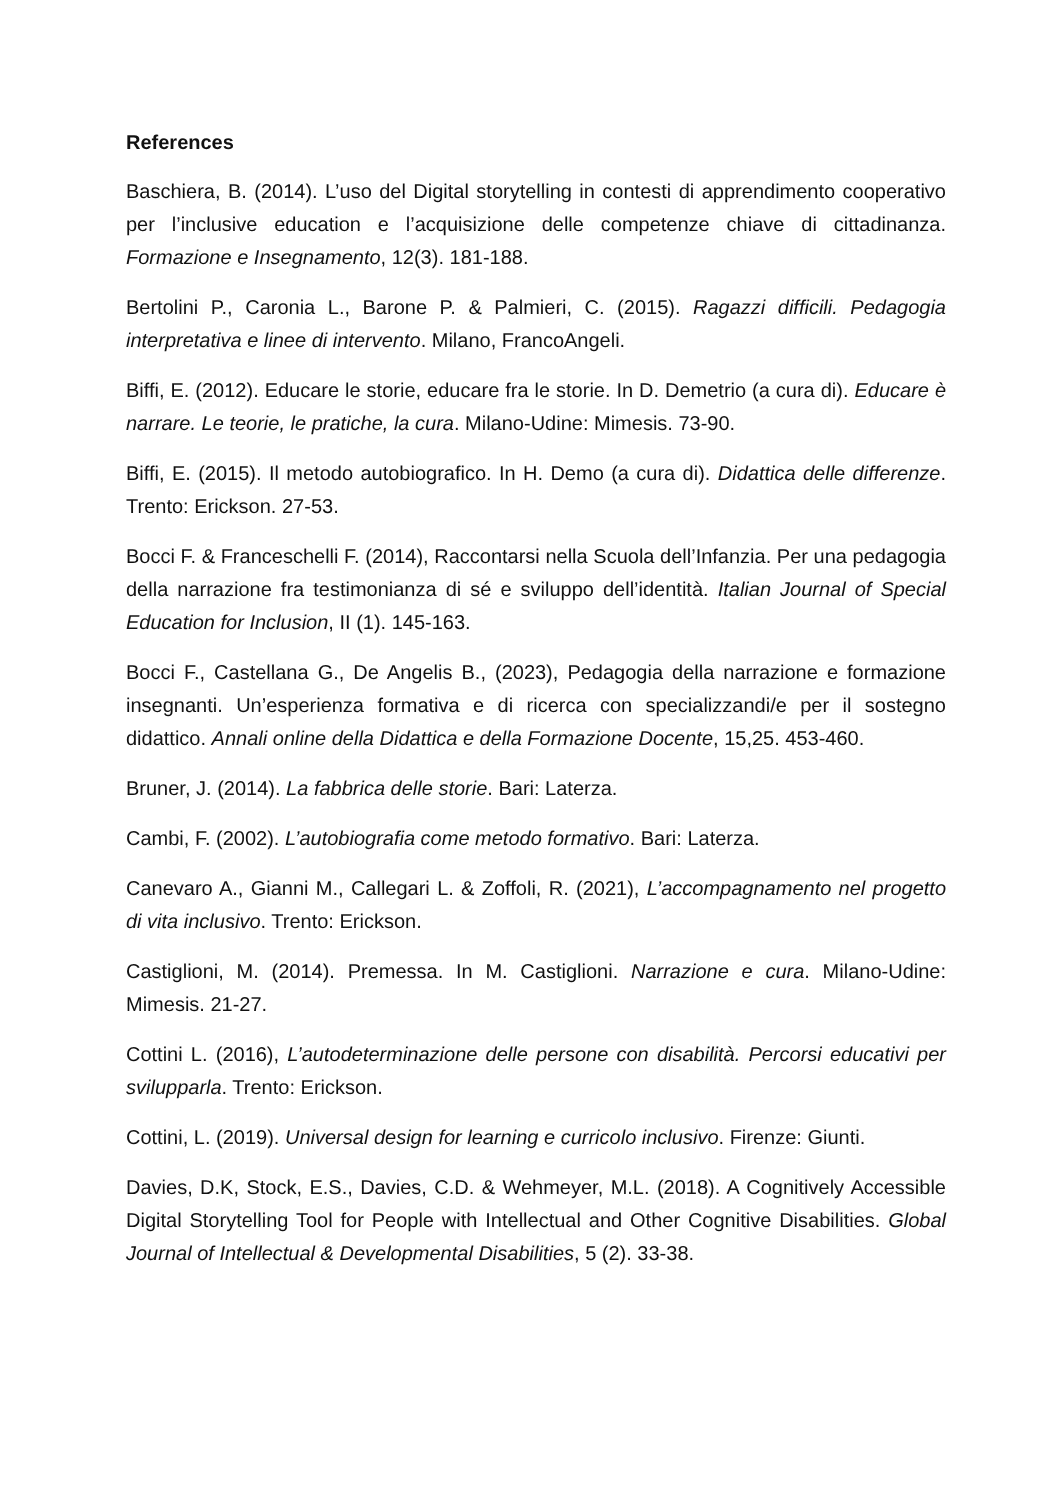References
Baschiera, B. (2014). L’uso del Digital storytelling in contesti di apprendimento cooperativo per l’inclusive education e l’acquisizione delle competenze chiave di cittadinanza. Formazione e Insegnamento, 12(3). 181-188.
Bertolini P., Caronia L., Barone P. & Palmieri, C. (2015). Ragazzi difficili. Pedagogia interpretativa e linee di intervento. Milano, FrancoAngeli.
Biffi, E. (2012). Educare le storie, educare fra le storie. In D. Demetrio (a cura di). Educare è narrare. Le teorie, le pratiche, la cura. Milano-Udine: Mimesis. 73-90.
Biffi, E. (2015). Il metodo autobiografico. In H. Demo (a cura di). Didattica delle differenze. Trento: Erickson. 27-53.
Bocci F. & Franceschelli F. (2014), Raccontarsi nella Scuola dell’Infanzia. Per una pedagogia della narrazione fra testimonianza di sé e sviluppo dell’identità. Italian Journal of Special Education for Inclusion, II (1). 145-163.
Bocci F., Castellana G., De Angelis B., (2023), Pedagogia della narrazione e formazione insegnanti. Un’esperienza formativa e di ricerca con specializzandi/e per il sostegno didattico. Annali online della Didattica e della Formazione Docente, 15,25. 453-460.
Bruner, J. (2014). La fabbrica delle storie. Bari: Laterza.
Cambi, F. (2002). L’autobiografia come metodo formativo. Bari: Laterza.
Canevaro A., Gianni M., Callegari L. & Zoffoli, R. (2021), L’accompagnamento nel progetto di vita inclusivo. Trento: Erickson.
Castiglioni, M. (2014). Premessa. In M. Castiglioni. Narrazione e cura. Milano-Udine: Mimesis. 21-27.
Cottini L. (2016), L’autodeterminazione delle persone con disabilità. Percorsi educativi per svilupparla. Trento: Erickson.
Cottini, L. (2019). Universal design for learning e curricolo inclusivo. Firenze: Giunti.
Davies, D.K, Stock, E.S., Davies, C.D. & Wehmeyer, M.L. (2018). A Cognitively Accessible Digital Storytelling Tool for People with Intellectual and Other Cognitive Disabilities. Global Journal of Intellectual & Developmental Disabilities, 5 (2). 33-38.